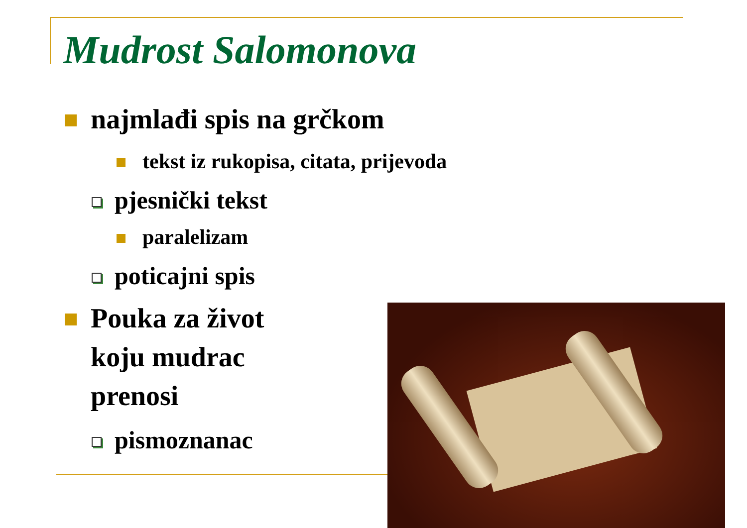Mudrost Salomonova
najmlađi spis na grčkom
tekst iz rukopisa, citata, prijevoda
pjesnički tekst
paralelizam
poticajni spis
Pouka za život koju mudrac prenosi
pismoznanac